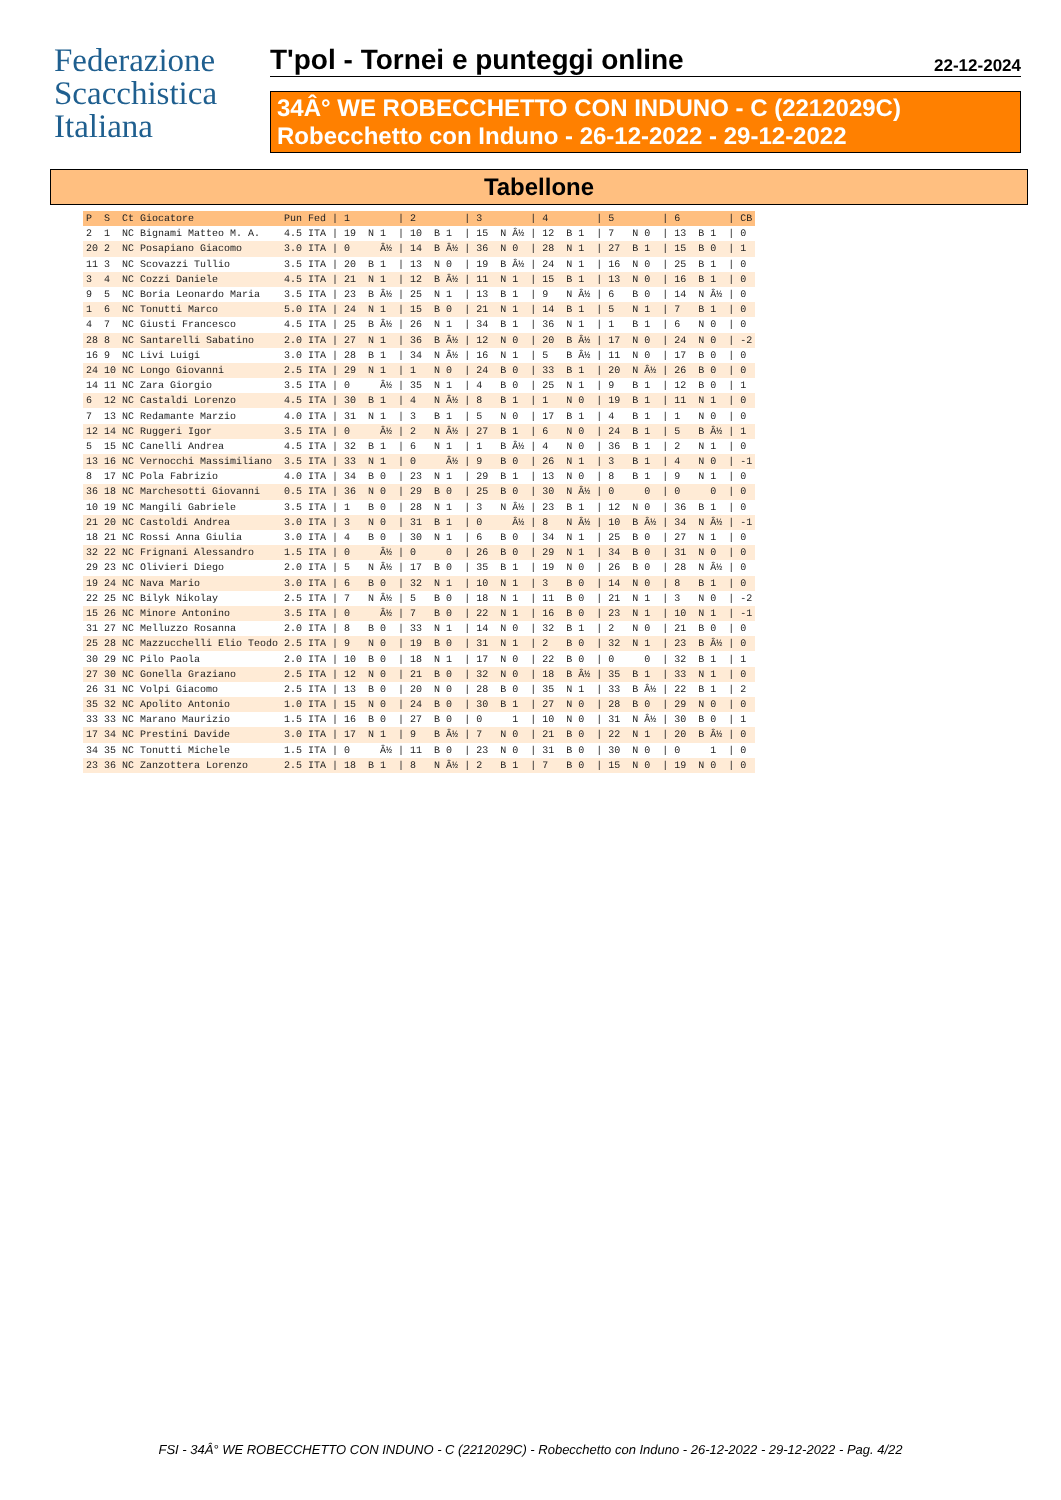Federazione
Scacchistica
Italiana
T'pol - Tornei e punteggi online 22-12-2024
34Â° WE ROBECCHETTO CON INDUNO - C (2212029C)
Robecchetto con Induno - 26-12-2022 - 29-12-2022
Tabellone
| P | S | Ct | Giocatore | Pun Fed | / 1 | / 2 | / 3 | / 4 | / 5 | / 6 | / CB |
| --- | --- | --- | --- | --- | --- | --- | --- | --- | --- | --- | --- |
| 2 | 1 | NC | Bignami Matteo M. A. | 4.5 ITA | / 19 N 1 | / 10 B 1 | / 15 N Â½ | / 12 B 1 | / 7 N 0 | / 13 B 1 | / 0 |
| 20 | 2 | NC | Posapiano Giacomo | 3.0 ITA | / 0 Â½ | / 14 B Â½ | / 36 N 0 | / 28 N 1 | / 27 B 1 | / 15 B 0 | / 1 |
| 11 | 3 | NC | Scovazzi Tullio | 3.5 ITA | / 20 B 1 | / 13 N 0 | / 19 B Â½ | / 24 N 1 | / 16 N 0 | / 25 B 1 | / 0 |
| 3 | 4 | NC | Cozzi Daniele | 4.5 ITA | / 21 N 1 | / 12 B Â½ | / 11 N 1 | / 15 B 1 | / 13 N 0 | / 16 B 1 | / 0 |
| 9 | 5 | NC | Boria Leonardo Maria | 3.5 ITA | / 23 B Â½ | / 25 N 1 | / 13 B 1 | / 9 N Â½ | / 6 B 0 | / 14 N Â½ | / 0 |
| 1 | 6 | NC | Tonutti Marco | 5.0 ITA | / 24 N 1 | / 15 B 0 | / 21 N 1 | / 14 B 1 | / 5 N 1 | / 7 B 1 | / 0 |
| 4 | 7 | NC | Giusti Francesco | 4.5 ITA | / 25 B Â½ | / 26 N 1 | / 34 B 1 | / 36 N 1 | / 1 B 1 | / 6 N 0 | / 0 |
| 28 | 8 | NC | Santarelli Sabatino | 2.0 ITA | / 27 N 1 | / 36 B Â½ | / 12 N 0 | / 20 B Â½ | / 17 N 0 | / 24 N 0 | / -2 |
| 16 | 9 | NC | Livi Luigi | 3.0 ITA | / 28 B 1 | / 34 N Â½ | / 16 N 1 | / 5 B Â½ | / 11 N 0 | / 17 B 0 | / 0 |
| 24 | 10 | NC | Longo Giovanni | 2.5 ITA | / 29 N 1 | / 1 N 0 | / 24 B 0 | / 33 B 1 | / 20 N Â½ | / 26 B 0 | / 0 |
| 14 | 11 | NC | Zara Giorgio | 3.5 ITA | / 0 Â½ | / 35 N 1 | / 4 B 0 | / 25 N 1 | / 9 B 1 | / 12 B 0 | / 1 |
| 6 | 12 | NC | Castaldi Lorenzo | 4.5 ITA | / 30 B 1 | / 4 N Â½ | / 8 B 1 | / 1 N 0 | / 19 B 1 | / 11 N 1 | / 0 |
| 7 | 13 | NC | Redamante Marzio | 4.0 ITA | / 31 N 1 | / 3 B 1 | / 5 N 0 | / 17 B 1 | / 4 B 1 | / 1 N 0 | / 0 |
| 12 | 14 | NC | Ruggeri Igor | 3.5 ITA | / 0 Â½ | / 2 N Â½ | / 27 B 1 | / 6 N 0 | / 24 B 1 | / 5 B Â½ | / 1 |
| 5 | 15 | NC | Canelli Andrea | 4.5 ITA | / 32 B 1 | / 6 N 1 | / 1 B Â½ | / 4 N 0 | / 36 B 1 | / 2 N 1 | / 0 |
| 13 | 16 | NC | Vernocchi Massimiliano | 3.5 ITA | / 33 N 1 | / 0 Â½ | / 9 B 0 | / 26 N 1 | / 3 B 1 | / 4 N 0 | / -1 |
| 8 | 17 | NC | Pola Fabrizio | 4.0 ITA | / 34 B 0 | / 23 N 1 | / 29 B 1 | / 13 N 0 | / 8 B 1 | / 9 N 1 | / 0 |
| 36 | 18 | NC | Marchesotti Giovanni | 0.5 ITA | / 36 N 0 | / 29 B 0 | / 25 B 0 | / 30 N Â½ | / 0 0 | / 0 0 | / 0 |
| 10 | 19 | NC | Mangili Gabriele | 3.5 ITA | / 1 B 0 | / 28 N 1 | / 3 N Â½ | / 23 B 1 | / 12 N 0 | / 36 B 1 | / 0 |
| 21 | 20 | NC | Castoldi Andrea | 3.0 ITA | / 3 N 0 | / 31 B 1 | / 0 Â½ | / 8 N Â½ | / 10 B Â½ | / 34 N Â½ | / -1 |
| 18 | 21 | NC | Rossi Anna Giulia | 3.0 ITA | / 4 B 0 | / 30 N 1 | / 6 B 0 | / 34 N 1 | / 25 B 0 | / 27 N 1 | / 0 |
| 32 | 22 | NC | Frignani Alessandro | 1.5 ITA | / 0 Â½ | / 0 0 | / 26 B 0 | / 29 N 1 | / 34 B 0 | / 31 N 0 | / 0 |
| 29 | 23 | NC | Olivieri Diego | 2.0 ITA | / 5 N Â½ | / 17 B 0 | / 35 B 1 | / 19 N 0 | / 26 B 0 | / 28 N Â½ | / 0 |
| 19 | 24 | NC | Nava Mario | 3.0 ITA | / 6 B 0 | / 32 N 1 | / 10 N 1 | / 3 B 0 | / 14 N 0 | / 8 B 1 | / 0 |
| 22 | 25 | NC | Bilyk Nikolay | 2.5 ITA | / 7 N Â½ | / 5 B 0 | / 18 N 1 | / 11 B 0 | / 21 N 1 | / 3 N 0 | / -2 |
| 15 | 26 | NC | Minore Antonino | 3.5 ITA | / 0 Â½ | / 7 B 0 | / 22 N 1 | / 16 B 0 | / 23 N 1 | / 10 N 1 | / -1 |
| 31 | 27 | NC | Melluzzo Rosanna | 2.0 ITA | / 8 B 0 | / 33 N 1 | / 14 N 0 | / 32 B 1 | / 2 N 0 | / 21 B 0 | / 0 |
| 25 | 28 | NC | Mazzucchelli Elio Teodo | 2.5 ITA | / 9 N 0 | / 19 B 0 | / 31 N 1 | / 2 B 0 | / 32 N 1 | / 23 B Â½ | / 0 |
| 30 | 29 | NC | Pilo Paola | 2.0 ITA | / 10 B 0 | / 18 N 1 | / 17 N 0 | / 22 B 0 | / 0 0 | / 32 B 1 | / 1 |
| 27 | 30 | NC | Gonella Graziano | 2.5 ITA | / 12 N 0 | / 21 B 0 | / 32 N 0 | / 18 B Â½ | / 35 B 1 | / 33 N 1 | / 0 |
| 26 | 31 | NC | Volpi Giacomo | 2.5 ITA | / 13 B 0 | / 20 N 0 | / 28 B 0 | / 35 N 1 | / 33 B Â½ | / 22 B 1 | / 2 |
| 35 | 32 | NC | Apolito Antonio | 1.0 ITA | / 15 N 0 | / 24 B 0 | / 30 B 1 | / 27 N 0 | / 28 B 0 | / 29 N 0 | / 0 |
| 33 | 33 | NC | Marano Maurizio | 1.5 ITA | / 16 B 0 | / 27 B 0 | / 0 1 | / 10 N 0 | / 31 N Â½ | / 30 B 0 | / 1 |
| 17 | 34 | NC | Prestini Davide | 3.0 ITA | / 17 N 1 | / 9 B Â½ | / 7 N 0 | / 21 B 0 | / 22 N 1 | / 20 B Â½ | / 0 |
| 34 | 35 | NC | Tonutti Michele | 1.5 ITA | / 0 Â½ | / 11 B 0 | / 23 N 0 | / 31 B 0 | / 30 N 0 | / 0 1 | / 0 |
| 23 | 36 | NC | Zanzottera Lorenzo | 2.5 ITA | / 18 B 1 | / 8 N Â½ | / 2 B 1 | / 7 B 0 | / 15 N 0 | / 19 N 0 | / 0 |
FSI - 34Â° WE ROBECCHETTO CON INDUNO - C (2212029C) - Robecchetto con Induno - 26-12-2022 - 29-12-2022 - Pag. 4/22